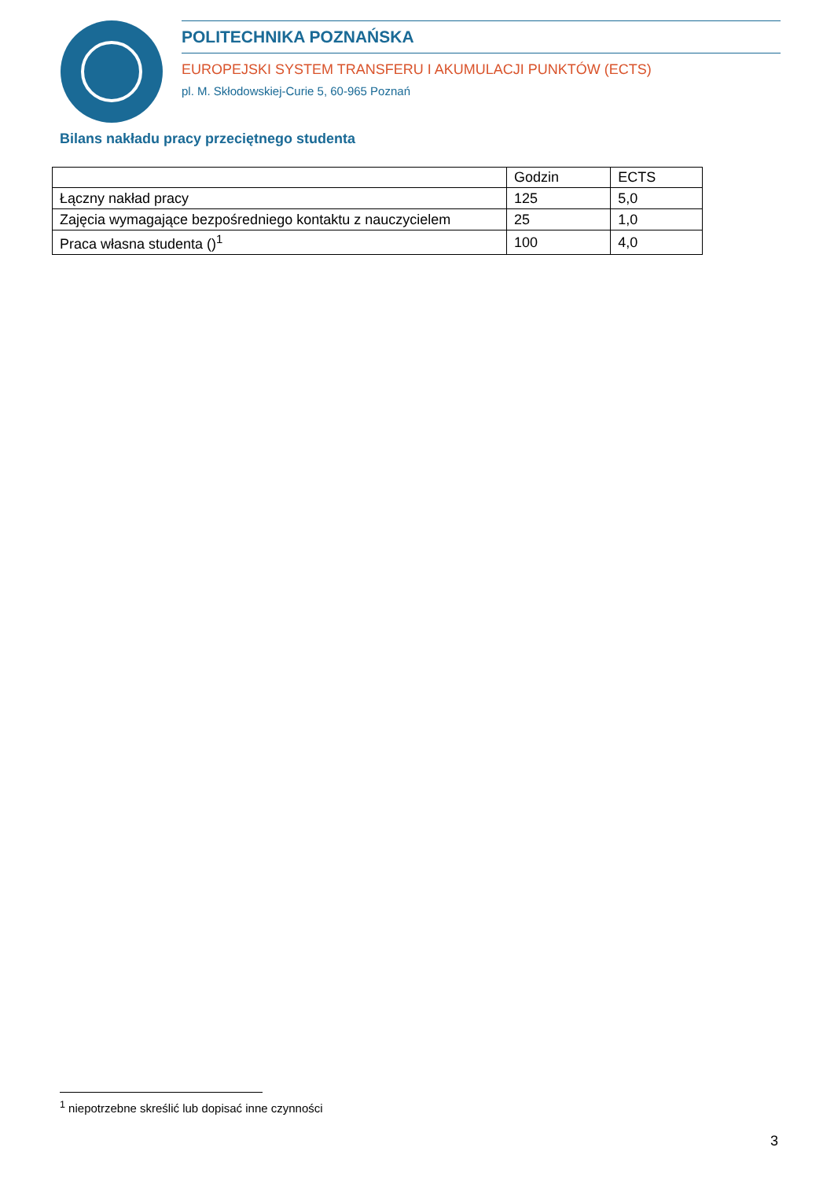POLITECHNIKA POZNAŃSKA
EUROPEJSKI SYSTEM TRANSFERU I AKUMULACJI PUNKTÓW (ECTS)
pl. M. Skłodowskiej-Curie 5, 60-965 Poznań
Bilans nakładu pracy przeciętnego studenta
| | Godzin | ECTS |
| --- | --- | --- |
| Łączny nakład pracy | 125 | 5,0 |
| Zajęcia wymagające bezpośredniego kontaktu z nauczycielem | 25 | 1,0 |
| Praca własna studenta ()<sup>1</sup> | 100 | 4,0 |
<sup>1</sup> niepotrzebne skreślić lub dopisać inne czynności
3